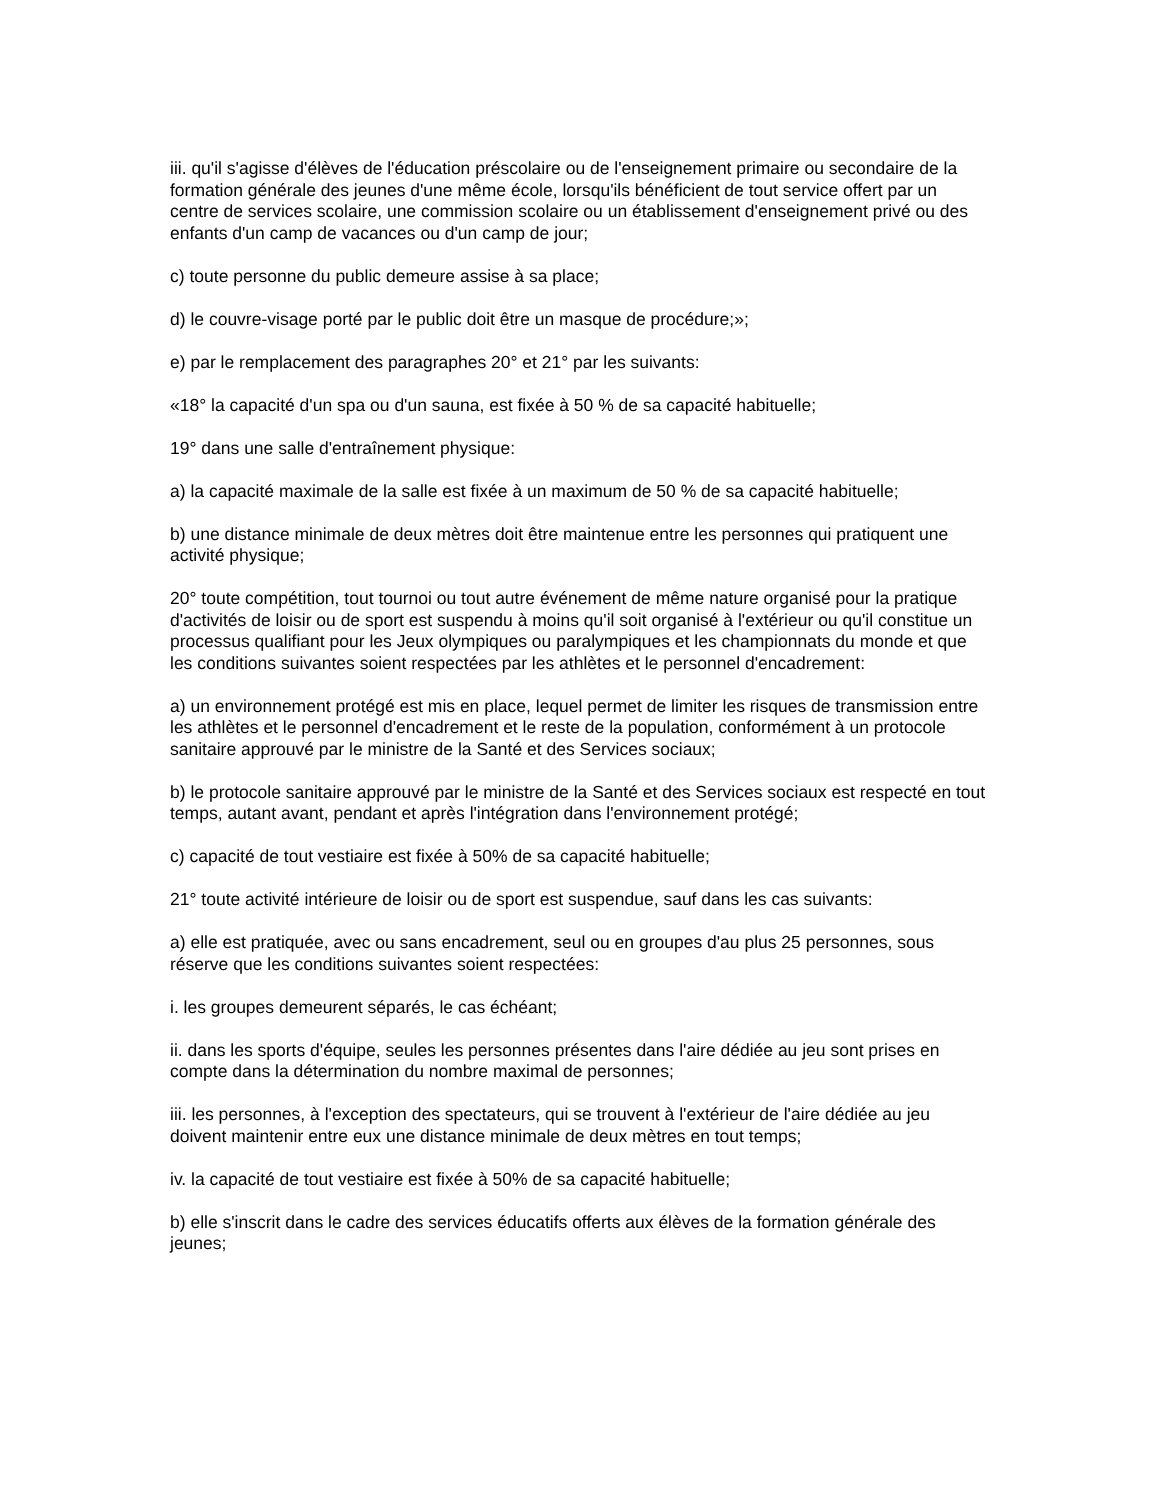iii. qu'il s'agisse d'élèves de l'éducation préscolaire ou de l'enseignement primaire ou secondaire de la formation générale des jeunes d'une même école, lorsqu'ils bénéficient de tout service offert par un centre de services scolaire, une commission scolaire ou un établissement d'enseignement privé ou des enfants d'un camp de vacances ou d'un camp de jour;
c) toute personne du public demeure assise à sa place;
d) le couvre-visage porté par le public doit être un masque de procédure;»;
e) par le remplacement des paragraphes 20° et 21° par les suivants:
«18° la capacité d'un spa ou d'un sauna, est fixée à 50 % de sa capacité habituelle;
19° dans une salle d'entraînement physique:
a) la capacité maximale de la salle est fixée à un maximum de 50 % de sa capacité habituelle;
b) une distance minimale de deux mètres doit être maintenue entre les personnes qui pratiquent une activité physique;
20° toute compétition, tout tournoi ou tout autre événement de même nature organisé pour la pratique d'activités de loisir ou de sport est suspendu à moins qu'il soit organisé à l'extérieur ou qu'il constitue un processus qualifiant pour les Jeux olympiques ou paralympiques et les championnats du monde et que les conditions suivantes soient respectées par les athlètes et le personnel d'encadrement:
a) un environnement protégé est mis en place, lequel permet de limiter les risques de transmission entre les athlètes et le personnel d'encadrement et le reste de la population, conformément à un protocole sanitaire approuvé par le ministre de la Santé et des Services sociaux;
b) le protocole sanitaire approuvé par le ministre de la Santé et des Services sociaux est respecté en tout temps, autant avant, pendant et après l'intégration dans l'environnement protégé;
c) capacité de tout vestiaire est fixée à 50% de sa capacité habituelle;
21° toute activité intérieure de loisir ou de sport est suspendue, sauf dans les cas suivants:
a) elle est pratiquée, avec ou sans encadrement, seul ou en groupes d'au plus 25 personnes, sous réserve que les conditions suivantes soient respectées:
i. les groupes demeurent séparés, le cas échéant;
ii. dans les sports d'équipe, seules les personnes présentes dans l'aire dédiée au jeu sont prises en compte dans la détermination du nombre maximal de personnes;
iii. les personnes, à l'exception des spectateurs, qui se trouvent à l'extérieur de l'aire dédiée au jeu doivent maintenir entre eux une distance minimale de deux mètres en tout temps;
iv. la capacité de tout vestiaire est fixée à 50% de sa capacité habituelle;
b) elle s'inscrit dans le cadre des services éducatifs offerts aux élèves de la formation générale des jeunes;